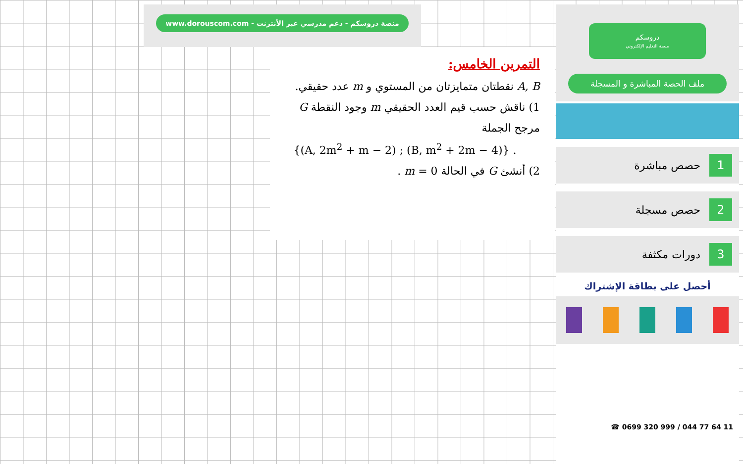منصة دروسكم - دعم مدرسي عبر الأنترنت - www.dorouscom.com
التمرين الخامس:
A, B نقطتان متمايزتان من المستوي و m عدد حقيقي.
1) ناقش حسب قيم العدد الحقيقي m وجود النقطة G مرجح الجملة
{(A, 2m<sup>2</sup> + m − 2) ; (B, m<sup>2</sup> + 2m − 4)} .
2) أنشئ G في الحالة m = 0 .
دروسكم
منصة التعليم الإلكتروني
ملف الحصة المباشرة و المسجلة
1
حصص مباشرة
2
حصص مسجلة
3
دورات مكثفة
أحصل على بطاقة الإشتراك
☎ 0699 320 999 / 044 77 64 11